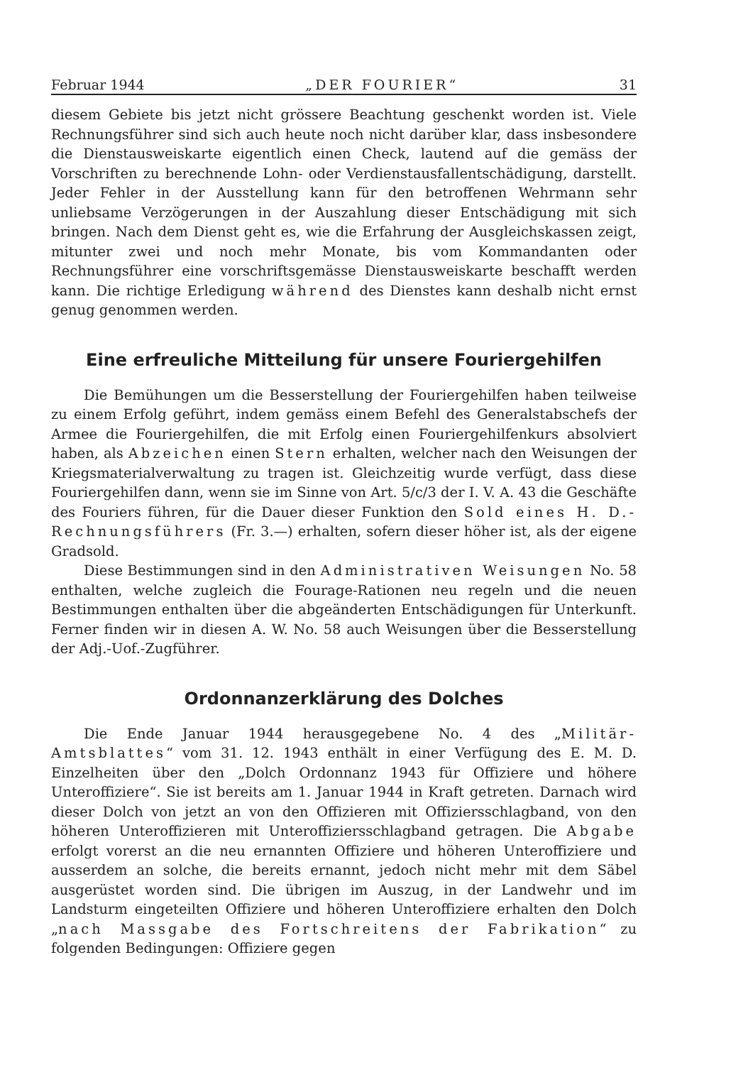Februar 1944 „DER FOURIER“31
diesem Gebiete bis jetzt nicht grössere Beachtung geschenkt worden ist. Viele Rechnungsführer sind sich auch heute noch nicht darüber klar, dass insbesondere die Dienstausweiskarte eigentlich einen Check, lautend auf die gemäss der Vorschriften zu berechnende Lohn- oder Verdienstausfallentschädigung, darstellt. Jeder Fehler in der Ausstellung kann für den betroffenen Wehrmann sehr unliebsame Verzögerungen in der Auszahlung dieser Entschädigung mit sich bringen. Nach dem Dienst geht es, wie die Erfahrung der Ausgleichskassen zeigt, mitunter zwei und noch mehr Monate, bis vom Kommandanten oder Rechnungsführer eine vorschriftsgemässe Dienstausweiskarte beschafft werden kann. Die richtige Erledigung während des Dienstes kann deshalb nicht ernst genug genommen werden.
Eine erfreuliche Mitteilung für unsere Fouriergehilfen
Die Bemühungen um die Besserstellung der Fouriergehilfen haben teilweise zu einem Erfolg geführt, indem gemäss einem Befehl des Generalstabschefs der Armee die Fouriergehilfen, die mit Erfolg einen Fouriergehilfenkurs absolviert haben, als Abzeichen einen Stern erhalten, welcher nach den Weisungen der Kriegsmaterialverwaltung zu tragen ist. Gleichzeitig wurde verfügt, dass diese Fouriergehilfen dann, wenn sie im Sinne von Art. 5/c/3 der I. V. A. 43 die Geschäfte des Fouriers führen, für die Dauer dieser Funktion den Sold eines H. D.-Rechnungsführers (Fr. 3.—) erhalten, sofern dieser höher ist, als der eigene Gradsold.
Diese Bestimmungen sind in den Administrativen Weisungen No. 58 enthalten, welche zugleich die Fourage-Rationen neu regeln und die neuen Bestimmungen enthalten über die abgeänderten Entschädigungen für Unterkunft. Ferner finden wir in diesen A. W. No. 58 auch Weisungen über die Besserstellung der Adj.-Uof.-Zugführer.
Ordonnanzerklärung des Dolches
Die Ende Januar 1944 herausgegebene No. 4 des „Militär-Amtsblattes“ vom 31. 12. 1943 enthält in einer Verfügung des E. M. D. Einzelheiten über den „Dolch Ordonnanz 1943 für Offiziere und höhere Unteroffiziere“. Sie ist bereits am 1. Januar 1944 in Kraft getreten. Darnach wird dieser Dolch von jetzt an von den Offizieren mit Offiziersschlagband, von den höheren Unteroffizieren mit Unteroffiziersschlagband getragen. Die Abgabe erfolgt vorerst an die neu ernannten Offiziere und höheren Unteroffiziere und ausserdem an solche, die bereits ernannt, jedoch nicht mehr mit dem Säbel ausgerüstet worden sind. Die übrigen im Auszug, in der Landwehr und im Landsturm eingeteilten Offiziere und höheren Unteroffiziere erhalten den Dolch „nach Massgabe des Fortschreitens der Fabrikation“ zu folgenden Bedingungen: Offiziere gegen